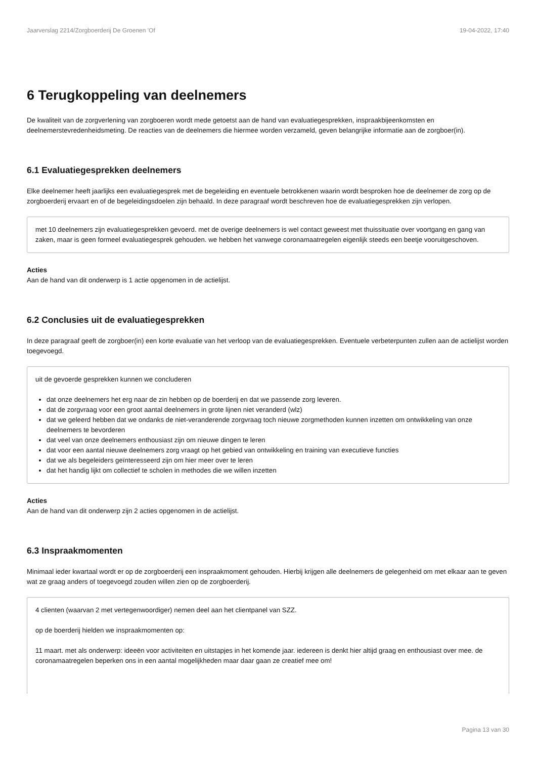Jaarverslag 2214/Zorgboerderij De Groenen 'Of 19-04-2022, 17:40
6 Terugkoppeling van deelnemers
De kwaliteit van de zorgverlening van zorgboeren wordt mede getoetst aan de hand van evaluatiegesprekken, inspraakbijeenkomsten en deelnemerstevredenheidsmeting. De reacties van de deelnemers die hiermee worden verzameld, geven belangrijke informatie aan de zorgboer(in).
6.1 Evaluatiegesprekken deelnemers
Elke deelnemer heeft jaarlijks een evaluatiegesprek met de begeleiding en eventuele betrokkenen waarin wordt besproken hoe de deelnemer de zorg op de zorgboerderij ervaart en of de begeleidingsdoelen zijn behaald. In deze paragraaf wordt beschreven hoe de evaluatiegesprekken zijn verlopen.
met 10 deelnemers zijn evaluatiegesprekken gevoerd. met de overige deelnemers is wel contact geweest met thuissituatie over voortgang en gang van zaken, maar is geen formeel evaluatiegesprek gehouden. we hebben het vanwege coronamaatregelen eigenlijk steeds een beetje vooruitgeschoven.
Acties
Aan de hand van dit onderwerp is 1 actie opgenomen in de actielijst.
6.2 Conclusies uit de evaluatiegesprekken
In deze paragraaf geeft de zorgboer(in) een korte evaluatie van het verloop van de evaluatiegesprekken. Eventuele verbeterpunten zullen aan de actielijst worden toegevoegd.
uit de gevoerde gesprekken kunnen we concluderen
dat onze deelnemers het erg naar de zin hebben op de boerderij en dat we passende zorg leveren.
dat de zorgvraag voor een groot aantal deelnemers in grote lijnen niet veranderd (wlz)
dat we geleerd hebben dat we ondanks de niet-veranderende zorgvraag toch nieuwe zorgmethoden kunnen inzetten om ontwikkeling van onze deelnemers te bevorderen
dat veel van onze deelnemers enthousiast zijn om nieuwe dingen te leren
dat voor een aantal nieuwe deelnemers zorg vraagt op het gebied van ontwikkeling en training van executieve functies
dat we als begeleiders geïnteresseerd zijn om hier meer over te leren
dat het handig lijkt om collectief te scholen in methodes die we willen inzetten
Acties
Aan de hand van dit onderwerp zijn 2 acties opgenomen in de actielijst.
6.3 Inspraakmomenten
Minimaal ieder kwartaal wordt er op de zorgboerderij een inspraakmoment gehouden. Hierbij krijgen alle deelnemers de gelegenheid om met elkaar aan te geven wat ze graag anders of toegevoegd zouden willen zien op de zorgboerderij.
4 clienten (waarvan 2 met vertegenwoordiger) nemen deel aan het clientpanel van SZZ.
op de boerderij hielden we inspraakmomenten op:
11 maart. met als onderwerp: ideeën voor activiteiten en uitstapjes in het komende jaar. iedereen is denkt hier altijd graag en enthousiast over mee. de coronamaatregelen beperken ons in een aantal mogelijkheden maar daar gaan ze creatief mee om!
Pagina 13 van 30